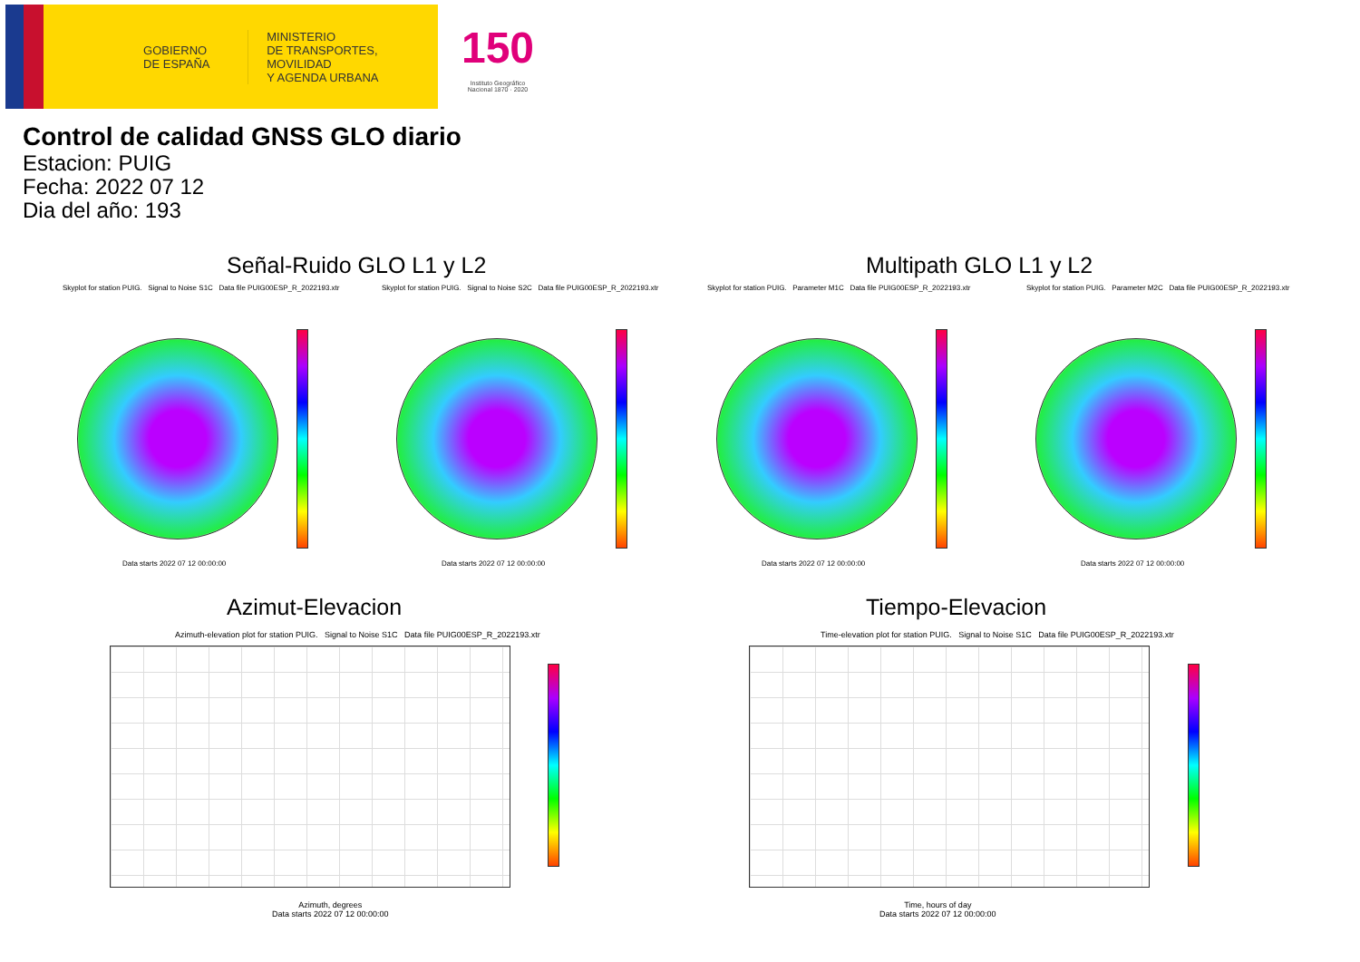GOBIERNO
DE ESPAÑA
MINISTERIO
DE TRANSPORTES, MOVILIDAD
Y AGENDA URBANA
150
Instituto Geográfico
Nacional 1870 · 2020
Control de calidad GNSS GLO diario
Estacion: PUIG
Fecha: 2022 07 12
Dia del año: 193
Señal-Ruido GLO L1 y L2 Multipath GLO L1 y L2
Skyplot for station PUIG. Signal to Noise S1C Data file PUIG00ESP_R_2022193.xtr Skyplot for station PUIG. Signal to Noise S2C Data file PUIG00ESP_R_2022193.xtr Skyplot for station PUIG. Parameter M1C Data file PUIG00ESP_R_2022193.xtr Skyplot for station PUIG. Parameter M2C Data file PUIG00ESP_R_2022193.xtr
Data starts 2022 07 12 00:00:00 Data starts 2022 07 12 00:00:00 Data starts 2022 07 12 00:00:00 Data starts 2022 07 12 00:00:00
Azimut-Elevacion Tiempo-Elevacion
Azimuth-elevation plot for station PUIG. Signal to Noise S1C Data file PUIG00ESP_R_2022193.xtr Time-elevation plot for station PUIG. Signal to Noise S1C Data file PUIG00ESP_R_2022193.xtr
Azimuth, degrees
Data starts 2022 07 12 00:00:00
Time, hours of day
Data starts 2022 07 12 00:00:00